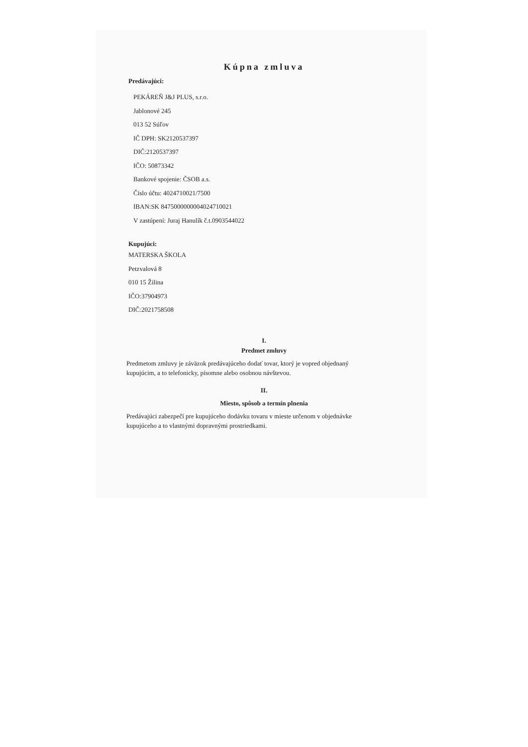Kúpna zmluva
Predávajúci:
PEKÁREŇ J&J PLUS, s.r.o.
Jablonové 245
013 52 Súľov
IČ DPH: SK2120537397
DIČ:2120537397
IČO: 50873342
Bankové spojenie: ČSOB a.s.
Číslo účtu: 4024710021/7500
IBAN:SK 8475000000004024710021
V zastúpení: Juraj Hanulík č.t.0903544022
Kupujúci:
MATERSKA ŠKOLA
Petzvalová 8
010 15 Žilina
IČO:37904973
DIČ:2021758508
I.
Predmet zmluvy
Predmetom zmluvy je záväzok predávajúceho dodať tovar, ktorý je vopred objednaný kupujúcim, a to telefonicky, písomne alebo osobnou návštevou.
II.
Miesto, spôsob a termín plnenia
Predávajúci zabezpečí pre kupujúceho dodávku tovaru v mieste určenom v objednávke kupujúceho a to vlastnými dopravnými prostriedkami.